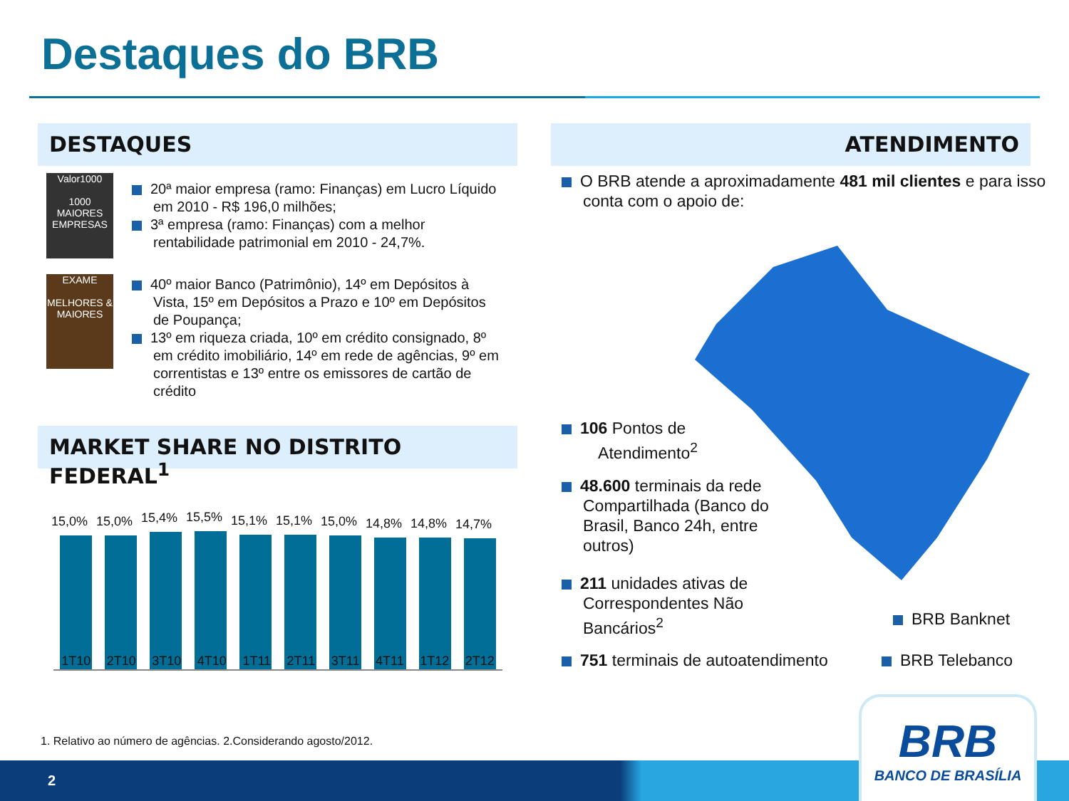Destaques do BRB
DESTAQUES ATENDIMENTO
Valor1000
1000
MAIORES EMPRESAS
EXAME
MELHORES & MAIORES
20ª maior empresa (ramo: Finanças) em Lucro Líquido em 2010 - R$ 196,0 milhões;
3ª empresa (ramo: Finanças) com a melhor rentabilidade patrimonial em 2010 - 24,7%.
40º maior Banco (Patrimônio), 14º em Depósitos à Vista, 15º em Depósitos a Prazo e 10º em Depósitos de Poupança;
13º em riqueza criada, 10º em crédito consignado, 8º em crédito imobiliário, 14º em rede de agências, 9º em correntistas e 13º entre os emissores de cartão de crédito
MARKET SHARE NO DISTRITO FEDERAL<sup>1</sup>
15,0%
15,0%
15,4%
15,5%
15,1%
15,1%
15,0%
14,8%
14,8%
14,7%
1T10 2T10 3T10 4T10 1T11 2T11 3T11 4T11 1T12 2T12
O BRB atende a aproximadamente 481 mil clientes e para isso conta com o apoio de:
106 Pontos de
Atendimento<sup>2</sup>
48.600 terminais da rede Compartilhada (Banco do Brasil, Banco 24h, entre outros)
211 unidades ativas de Correspondentes Não Bancários<sup>2</sup>
BRB Banknet
751 terminais de autoatendimento
BRB Telebanco
1. Relativo ao número de agências. 2.Considerando agosto/2012.
2
BRB
BANCO DE BRASÍLIA